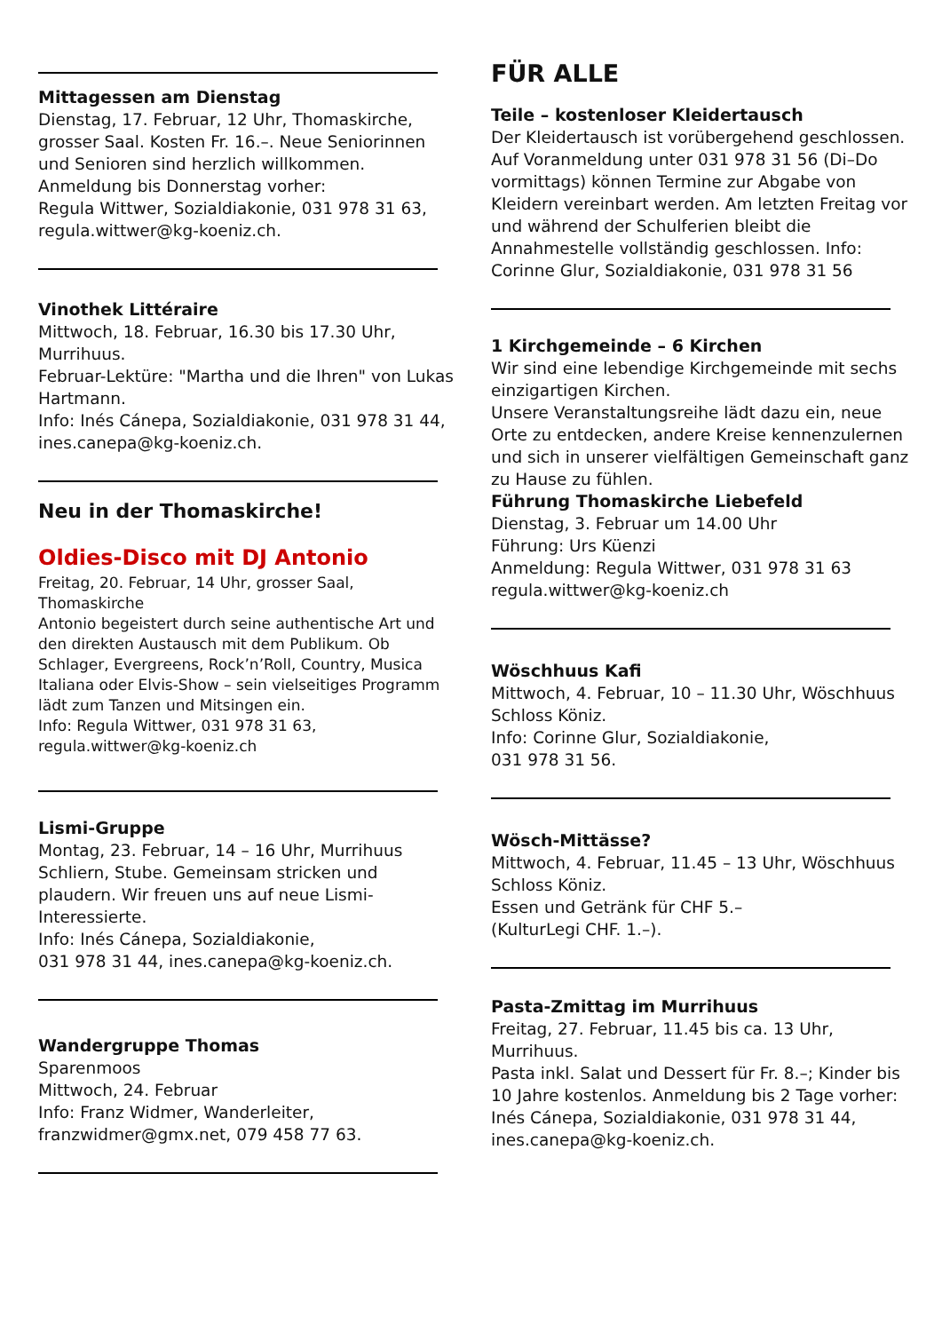Mittagessen am Dienstag
Dienstag, 17. Februar, 12 Uhr, Thomaskirche, grosser Saal. Kosten Fr. 16.–. Neue Seniorinnen und Senioren sind herzlich willkommen.
Anmeldung bis Donnerstag vorher:
Regula Wittwer, Sozialdiakonie, 031 978 31 63, regula.wittwer@kg-koeniz.ch.
Vinothek Littéraire
Mittwoch, 18. Februar, 16.30 bis 17.30 Uhr, Murrihuus.
Februar-Lektüre: "Martha und die Ihren" von Lukas Hartmann.
Info: Inés Cánepa, Sozialdiakonie, 031 978 31 44, ines.canepa@kg-koeniz.ch.
Neu in der Thomaskirche!
Oldies-Disco mit DJ Antonio
Freitag, 20. Februar, 14 Uhr, grosser Saal, Thomaskirche
Antonio begeistert durch seine authentische Art und den direkten Austausch mit dem Publikum. Ob Schlager, Evergreens, Rock’n’Roll, Country, Musica Italiana oder Elvis-Show – sein vielseitiges Programm lädt zum Tanzen und Mitsingen ein.
Info: Regula Wittwer, 031 978 31 63, regula.wittwer@kg-koeniz.ch
Lismi-Gruppe
Montag, 23. Februar, 14 – 16 Uhr, Murrihuus Schliern, Stube. Gemeinsam stricken und plaudern. Wir freuen uns auf neue Lismi-Interessierte.
Info: Inés Cánepa, Sozialdiakonie,
031 978 31 44, ines.canepa@kg-koeniz.ch.
Wandergruppe Thomas
Sparenmoos
Mittwoch, 24. Februar
Info: Franz Widmer, Wanderleiter, franzwidmer@gmx.net, 079 458 77 63.
FÜR ALLE
Teile – kostenloser Kleidertausch
Der Kleidertausch ist vorübergehend geschlossen. Auf Voranmeldung unter 031 978 31 56 (Di–Do vormittags) können Termine zur Abgabe von Kleidern vereinbart werden. Am letzten Freitag vor und während der Schulferien bleibt die Annahmestelle vollständig geschlossen. Info: Corinne Glur, Sozialdiakonie, 031 978 31 56
1 Kirchgemeinde – 6 Kirchen
Wir sind eine lebendige Kirchgemeinde mit sechs einzigartigen Kirchen.
Unsere Veranstaltungsreihe lädt dazu ein, neue Orte zu entdecken, andere Kreise kennenzulernen und sich in unserer vielfältigen Gemeinschaft ganz zu Hause zu fühlen.
Führung Thomaskirche Liebefeld
Dienstag, 3. Februar um 14.00 Uhr
Führung: Urs Küenzi
Anmeldung: Regula Wittwer, 031 978 31 63
regula.wittwer@kg-koeniz.ch
Wöschhuus Kafi
Mittwoch, 4. Februar, 10 – 11.30 Uhr, Wöschhuus Schloss Köniz.
Info: Corinne Glur, Sozialdiakonie,
031 978 31 56.
Wösch-Mittässe?
Mittwoch, 4. Februar, 11.45 – 13 Uhr, Wöschhuus Schloss Köniz.
Essen und Getränk für CHF 5.–
(KulturLegi CHF. 1.–).
Pasta-Zmittag im Murrihuus
Freitag, 27. Februar, 11.45 bis ca. 13 Uhr, Murrihuus.
Pasta inkl. Salat und Dessert für Fr. 8.–; Kinder bis 10 Jahre kostenlos. Anmeldung bis 2 Tage vorher: Inés Cánepa, Sozialdiakonie, 031 978 31 44, ines.canepa@kg-koeniz.ch.